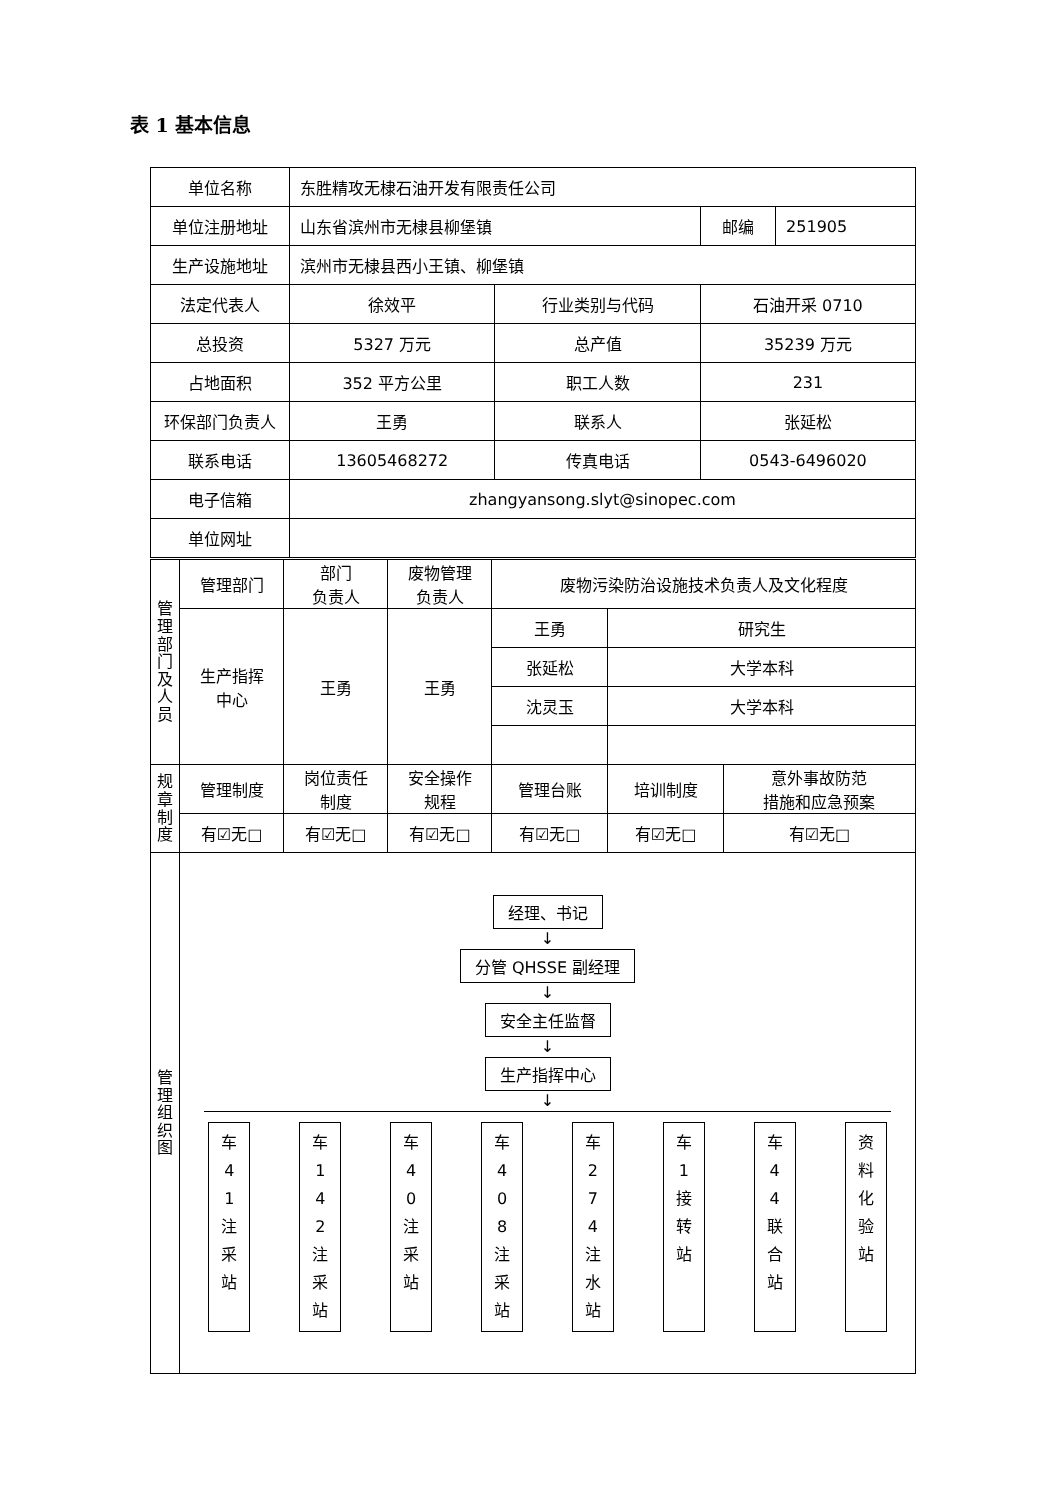表 1 基本信息
| 单位名称 | 东胜精攻无棣石油开发有限责任公司 | | | |
| 单位注册地址 | 山东省滨州市无棣县柳堡镇 | | 邮编 | 251905 |
| 生产设施地址 | 滨州市无棣县西小王镇、柳堡镇 | | | |
| 法定代表人 | 徐效平 | 行业类别与代码 | 石油开采 0710 | |
| 总投资 | 5327 万元 | 总产值 | 35239 万元 | |
| 占地面积 | 352 平方公里 | 职工人数 | 231 | |
| 环保部门负责人 | 王勇 | 联系人 | 张延松 | |
| 联系电话 | 13605468272 | 传真电话 | 0543-6496020 | |
| 电子信箱 | zhangyansong.slyt@sinopec.com | | | |
| 单位网址 | | | | |
| 管理部门及人员 | 管理部门 | 部门 负责人 | 废物管理 负责人 | 废物污染防治设施技术负责人及文化程度 | | |
| | 生产指挥 中心 | 王勇 | 王勇 | 王勇 | 研究生 | |
| | | | | 张延松 | 大学本科 | |
| | | | | 沈灵玉 | 大学本科 | |
| 规章制度 | 管理制度 | 岗位责任 制度 | 安全操作 规程 | 管理台账 | 培训制度 | 意外事故防范 措施和应急预案 |
| | 有☑无□ | 有☑无□ | 有☑无□ | 有☑无□ | 有☑无□ | 有☑无□ |
| 管理组织图 | 经理、书记 ↓ 分管 QHSSE 副经理 ↓ 安全主任监督 ↓ 生产指挥中心 ↓ 车 4 1 注 采 站 车 1 4 2 注 采 站 车 4 0 注 采 站 车 4 0 8 注 采 站 车 2 7 4 注 水 站 车 1 接 转 站 车 4 4 联 合 站 资 料 化 验 站 | | | | | |